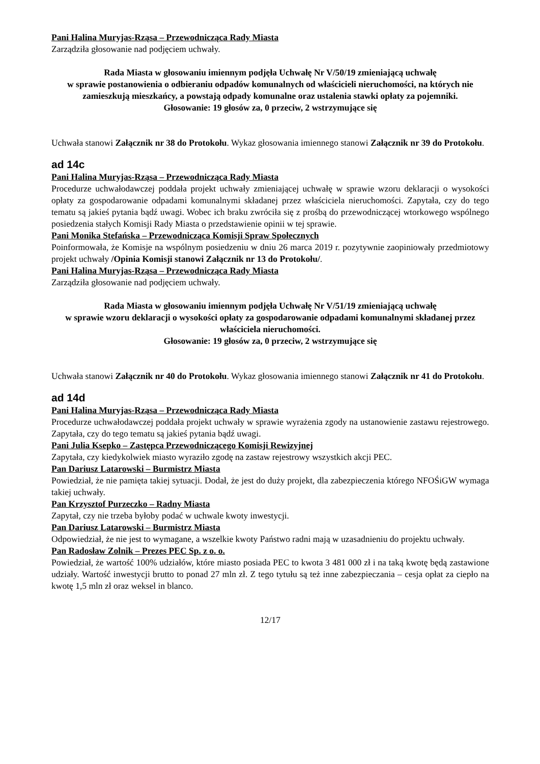Pani Halina Muryjas-Rząsa – Przewodnicząca Rady Miasta
Zarządziła głosowanie nad podjęciem uchwały.
Rada Miasta w głosowaniu imiennym podjęła Uchwałę Nr V/50/19 zmieniającą uchwałę
w sprawie postanowienia o odbieraniu odpadów komunalnych od właścicieli nieruchomości, na których nie zamieszkują mieszkańcy, a powstają odpady komunalne oraz ustalenia stawki opłaty za pojemniki.
Głosowanie: 19 głosów za, 0 przeciw, 2 wstrzymujące się
Uchwała stanowi Załącznik nr 38 do Protokołu. Wykaz głosowania imiennego stanowi Załącznik nr 39 do Protokołu.
ad 14c
Pani Halina Muryjas-Rząsa – Przewodnicząca Rady Miasta
Procedurze uchwałodawczej poddała projekt uchwały zmieniającej uchwałę w sprawie wzoru deklaracji o wysokości opłaty za gospodarowanie odpadami komunalnymi składanej przez właściciela nieruchomości. Zapytała, czy do tego tematu są jakieś pytania bądź uwagi. Wobec ich braku zwróciła się z prośbą do przewodniczącej wtorkowego wspólnego posiedzenia stałych Komisji Rady Miasta o przedstawienie opinii w tej sprawie.
Pani Monika Stefańska – Przewodnicząca Komisji Spraw Społecznych
Poinformowała, że Komisje na wspólnym posiedzeniu w dniu 26 marca 2019 r. pozytywnie zaopiniowały przedmiotowy projekt uchwały /Opinia Komisji stanowi Załącznik nr 13 do Protokołu/.
Pani Halina Muryjas-Rząsa – Przewodnicząca Rady Miasta
Zarządziła głosowanie nad podjęciem uchwały.
Rada Miasta w głosowaniu imiennym podjęła Uchwałę Nr V/51/19 zmieniającą uchwałę
w sprawie wzoru deklaracji o wysokości opłaty za gospodarowanie odpadami komunalnymi składanej przez właściciela nieruchomości.
Głosowanie: 19 głosów za, 0 przeciw, 2 wstrzymujące się
Uchwała stanowi Załącznik nr 40 do Protokołu. Wykaz głosowania imiennego stanowi Załącznik nr 41 do Protokołu.
ad 14d
Pani Halina Muryjas-Rząsa – Przewodnicząca Rady Miasta
Procedurze uchwałodawczej poddała projekt uchwały w sprawie wyrażenia zgody na ustanowienie zastawu rejestrowego. Zapytała, czy do tego tematu są jakieś pytania bądź uwagi.
Pani Julia Ksepko – Zastępca Przewodniczącego Komisji Rewizyjnej
Zapytała, czy kiedykolwiek miasto wyraziło zgodę na zastaw rejestrowy wszystkich akcji PEC.
Pan Dariusz Latarowski – Burmistrz Miasta
Powiedział, że nie pamięta takiej sytuacji. Dodał, że jest do duży projekt, dla zabezpieczenia którego NFOŚiGW wymaga takiej uchwały.
Pan Krzysztof Purzeczko – Radny Miasta
Zapytał, czy nie trzeba byłoby podać w uchwale kwoty inwestycji.
Pan Dariusz Latarowski – Burmistrz Miasta
Odpowiedział, że nie jest to wymagane, a wszelkie kwoty Państwo radni mają w uzasadnieniu do projektu uchwały.
Pan Radosław Zolnik – Prezes PEC Sp. z o. o.
Powiedział, że wartość 100% udziałów, które miasto posiada PEC to kwota 3 481 000 zł i na taką kwotę będą zastawione udziały. Wartość inwestycji brutto to ponad 27 mln zł. Z tego tytułu są też inne zabezpieczania – cesja opłat za ciepło na kwotę 1,5 mln zł oraz weksel in blanco.
12/17